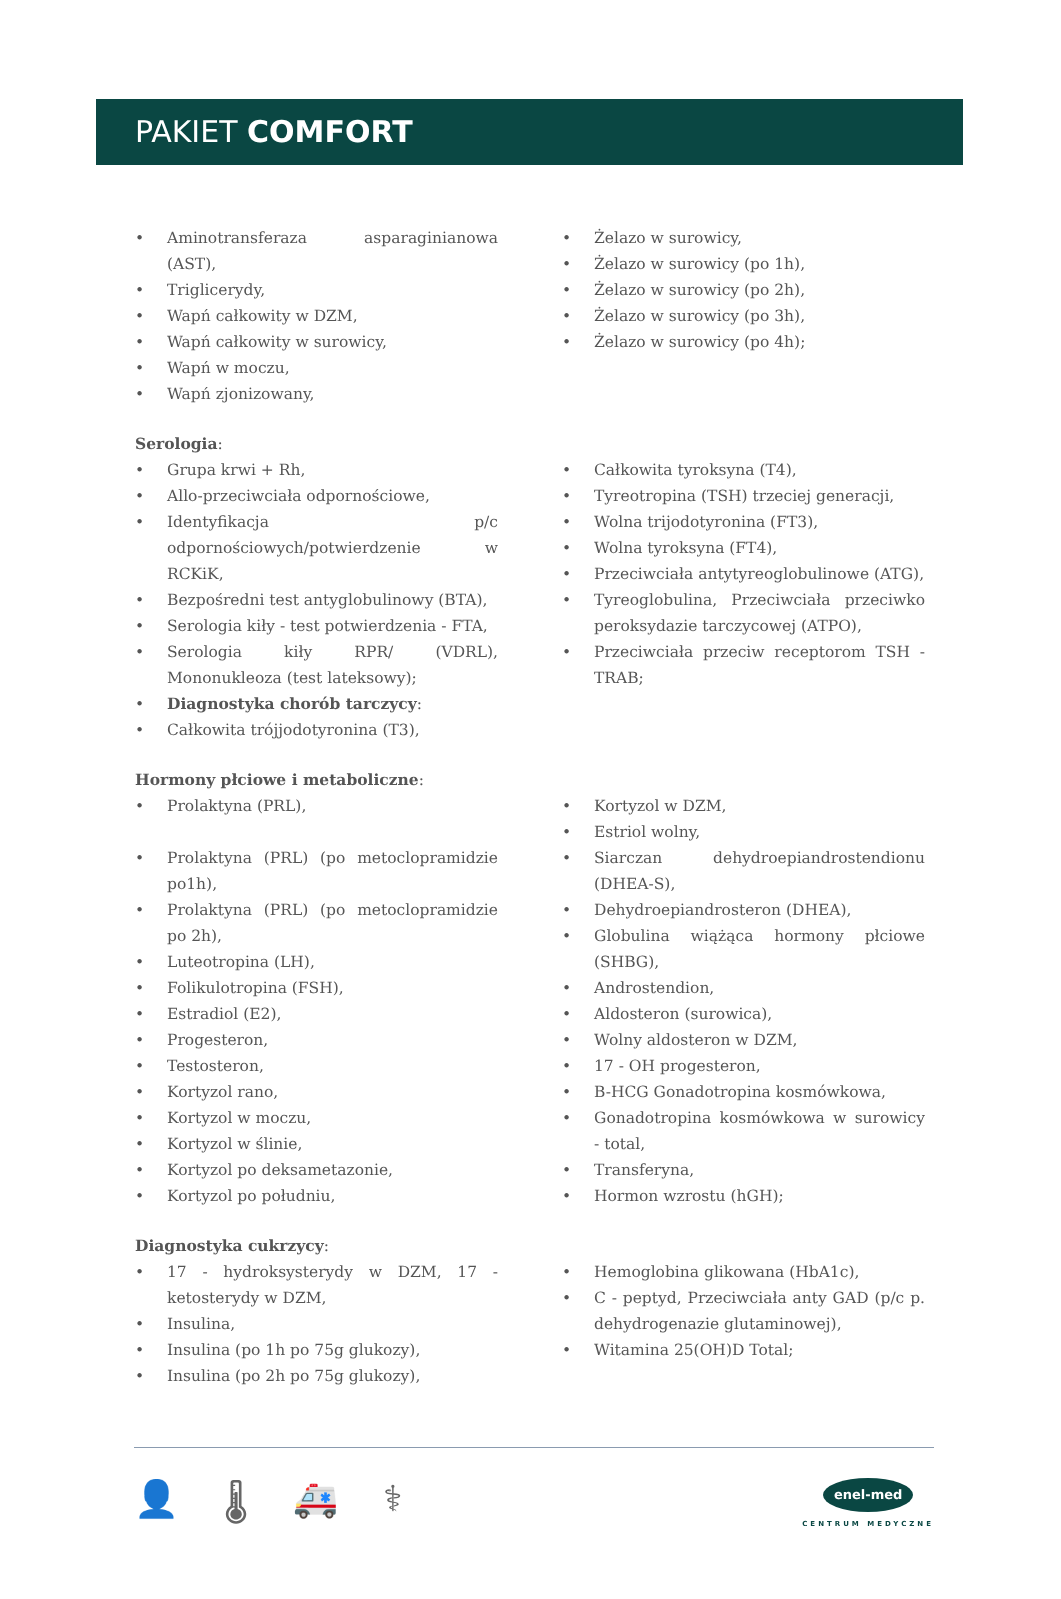PAKIET COMFORT
• Aminotransferaza asparaginianowa (AST),
• Triglicerydy,
• Wapń całkowity w DZM,
• Wapń całkowity w surowicy,
• Wapń w moczu,
• Wapń zjonizowany,
• Żelazo w surowicy,
• Żelazo w surowicy (po 1h),
• Żelazo w surowicy (po 2h),
• Żelazo w surowicy (po 3h),
• Żelazo w surowicy (po 4h);
Serologia:
• Grupa krwi + Rh,
• Allo-przeciwciała odpornościowe,
• Identyfikacja p/c odpornościowych/potwierdzenie w RCKiK,
• Bezpośredni test antyglobulinowy (BTA),
• Serologia kiły - test potwierdzenia - FTA,
• Serologia kiły RPR/ (VDRL), Mononukleoza (test lateksowy);
• Diagnostyka chorób tarczycy:
• Całkowita trójjodotyronina (T3),
• Całkowita tyroksyna (T4),
• Tyreotropina (TSH) trzeciej generacji,
• Wolna trijodotyronina (FT3),
• Wolna tyroksyna (FT4),
• Przeciwciała antytyreoglobulinowe (ATG),
• Tyreoglobulina, Przeciwciała przeciwko peroksydazie tarczycowej (ATPO),
• Przeciwciała przeciw receptorom TSH - TRAB;
Hormony płciowe i metaboliczne:
• Prolaktyna (PRL),
• Prolaktyna (PRL) (po metoclopramidzie po1h),
• Prolaktyna (PRL) (po metoclopramidzie po 2h),
• Luteotropina (LH),
• Folikulotropina (FSH),
• Estradiol (E2),
• Progesteron,
• Testosteron,
• Kortyzol rano,
• Kortyzol w moczu,
• Kortyzol w ślinie,
• Kortyzol po deksametazonie,
• Kortyzol po południu,
• Kortyzol w DZM,
• Estriol wolny,
• Siarczan dehydroepiandrostendionu (DHEA-S),
• Dehydroepiandrosteron (DHEA),
• Globulina wiążąca hormony płciowe (SHBG),
• Androstendion,
• Aldosteron (surowica),
• Wolny aldosteron w DZM,
• 17 - OH progesteron,
• B-HCG Gonadotropina kosmówkowa,
• Gonadotropina kosmówkowa w surowicy - total,
• Transferyna,
• Hormon wzrostu (hGH);
Diagnostyka cukrzycy:
• 17 - hydroksysterydy w DZM, 17 - ketosterydy w DZM,
• Insulina,
• Insulina (po 1h po 75g glukozy),
• Insulina (po 2h po 75g glukozy),
• Hemoglobina glikowana (HbA1c),
• C - peptyd, Przeciwciała anty GAD (p/c p. dehydrogenazie glutaminowej),
• Witamina 25(OH)D Total;
👤 🌡 🚑 ⚕
enel-med
CENTRUM MEDYCZNE